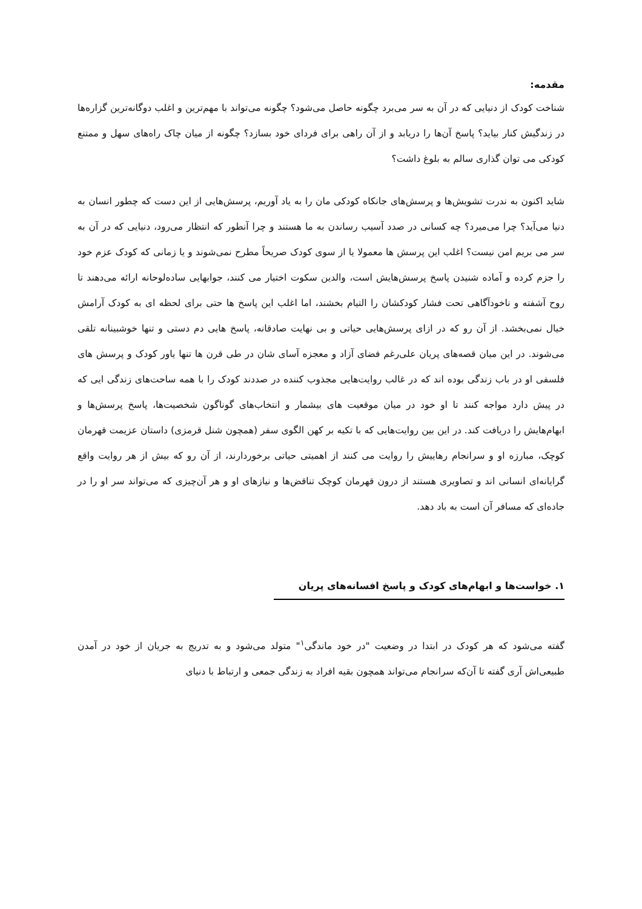مقدمه:
شناخت کودک از دنیایی که در آن به سر می‌برد چگونه حاصل می‌شود؟ چگونه می‌تواند با مهم‌ترین و اغلب دوگانه‌ترین گزاره‌ها در زندگیش کنار بیاید؟ پاسخ آن‌ها را دریابد و از آن راهی برای فردای خود بسازد؟ چگونه از میان چاک راه‌های سهل و ممتنع کودکی می توان گذاری سالم به بلوغ داشت؟
شاید اکنون به ندرت تشویش‌ها و پرسش‌های جانکاه کودکی مان را به یاد آوریم، پرسش‌هایی از این دست که چطور انسان به دنیا می‌آید؟ چرا می‌میرد؟ چه کسانی در صدد آسیب رساندن به ما هستند و چرا آنطور که انتظار می‌رود، دنیایی که در آن به سر می بریم امن نیست؟ اغلب این پرسش ها معمولا یا از سوی کودک صریحاً مطرح نمی‌شوند و یا زمانی که کودک عزم خود را جزم کرده و آماده شنیدن پاسخ پرسش‌هایش است، والدین سکوت اختیار می کنند، جوابهایی ساده‌لوحانه ارائه می‌دهند تا روح آشفته و ناخودآگاهی تحت فشار کودکشان را التیام بخشند، اما اغلب این پاسخ ها حتی برای لحظه ای به کودک آرامش خیال نمی‌بخشد. از آن رو که در ازای پرسش‌هایی حیاتی و بی نهایت صادقانه، پاسخ هایی دم دستی و تنها خوشبینانه تلقی می‌شوند. در این میان قصه‌های پریان علی‌رغم فضای آزاد و معجزه آسای شان در طی قرن ها تنها یاور کودک و پرسش های فلسفی او در باب زندگی بوده اند که در غالب روایت‌هایی مجذوب کننده در صددند کودک را با همه ساحت‌های زندگی ایی که در پیش دارد مواجه کنند تا او خود در میان موقعیت های بیشمار و انتخاب‌های گوناگون شخصیت‌ها، پاسخ پرسش‌ها و ابهام‌هایش را دریافت کند. در این بین روایت‌هایی که با تکیه بر کهن الگوی سفر (همچون شنل قرمزی) داستان عزیمت قهرمان کوچک، مبارزه او و سرانجام رهاییش را روایت می کنند از اهمیتی حیاتی برخوردارند، از آن رو که بیش از هر روایت واقع گرایانه‌ای انسانی اند و تصاویری هستند از درون قهرمان کوچک تناقض‌ها و نیازهای او و هر آن‌چیزی که می‌تواند سر او را در جاده‌ای که مسافر آن است به باد دهد.
۱. خواست‌ها و ابهام‌های کودک و پاسخ افسانه‌های پریان
گفته می‌شود که هر کودک در ابتدا در وضعیت "در خود ماندگی<sup>۱</sup>" متولد می‌شود و به تدریج به جریان از خود در آمدن طبیعی‌اش آری گفته تا آن‌که سرانجام می‌تواند همچون بقیه افراد به زندگی جمعی و ارتباط با دنیای